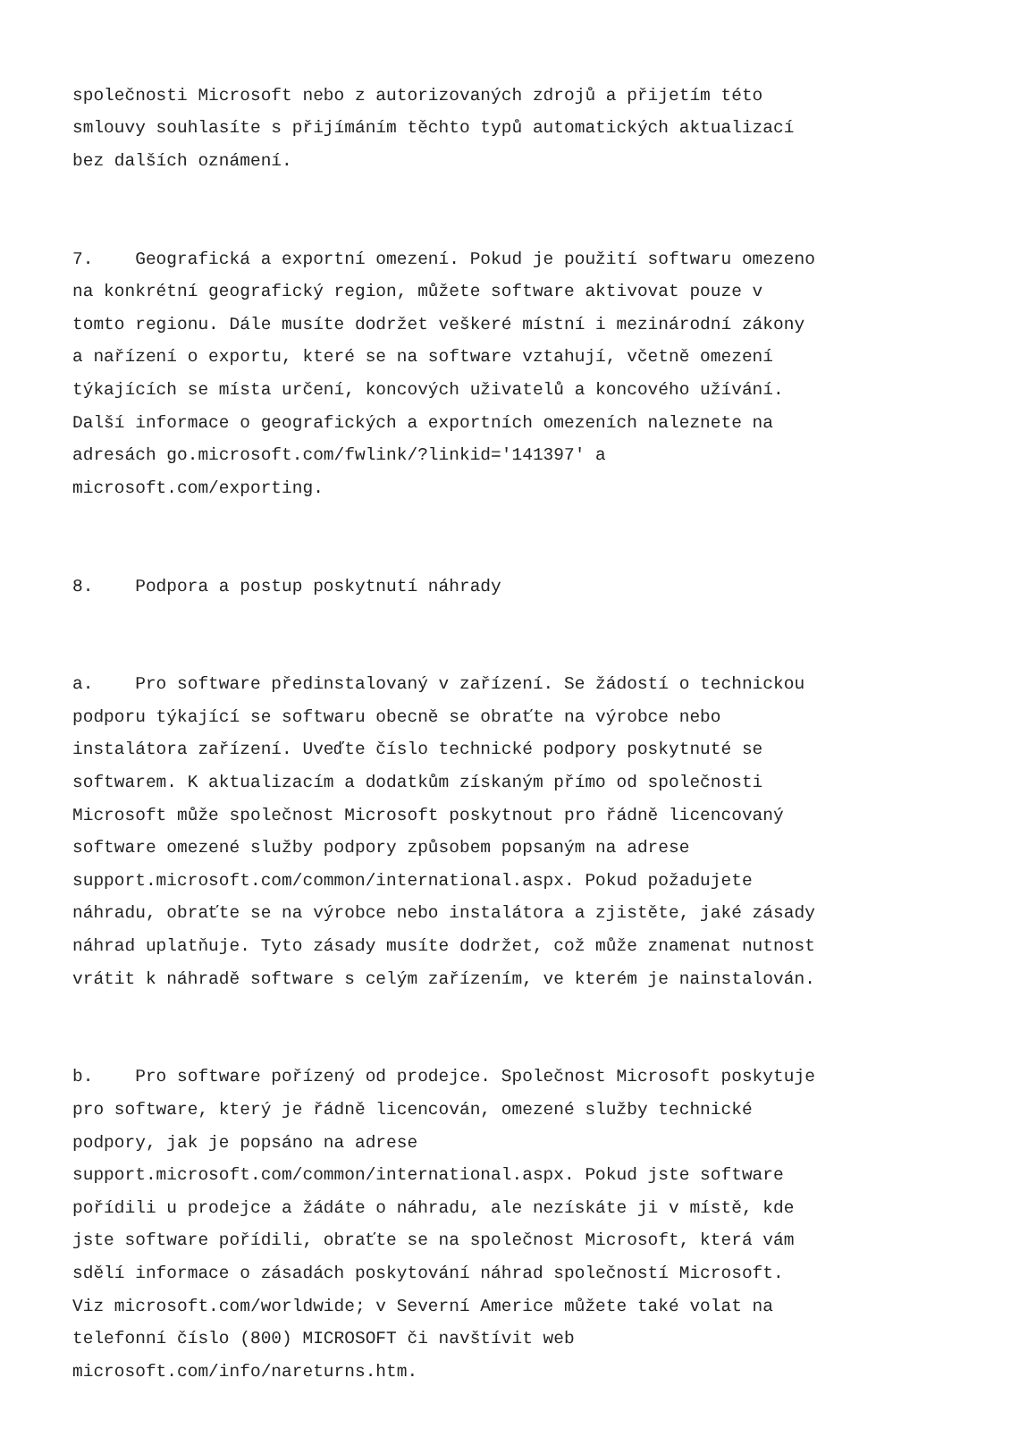společnosti Microsoft nebo z autorizovaných zdrojů a přijetím této smlouvy souhlasíte s přijímáním těchto typů automatických aktualizací bez dalších oznámení.
7. Geografická a exportní omezení. Pokud je použití softwaru omezeno na konkrétní geografický region, můžete software aktivovat pouze v tomto regionu. Dále musíte dodržet veškeré místní i mezinárodní zákony a nařízení o exportu, které se na software vztahují, včetně omezení týkajících se místa určení, koncových uživatelů a koncového užívání. Další informace o geografických a exportních omezeních naleznete na adresách go.microsoft.com/fwlink/?linkid='141397' a microsoft.com/exporting.
8. Podpora a postup poskytnutí náhrady
a. Pro software předinstalovaný v zařízení. Se žádostí o technickou podporu týkající se softwaru obecně se obraťte na výrobce nebo instalátora zařízení. Uveďte číslo technické podpory poskytnuté se softwarem. K aktualizacím a dodatkům získaným přímo od společnosti Microsoft může společnost Microsoft poskytnout pro řádně licencovaný software omezené služby podpory způsobem popsaným na adrese support.microsoft.com/common/international.aspx. Pokud požadujete náhradu, obraťte se na výrobce nebo instalátora a zjistěte, jaké zásady náhrad uplatňuje. Tyto zásady musíte dodržet, což může znamenat nutnost vrátit k náhradě software s celým zařízením, ve kterém je nainstalován.
b. Pro software pořízený od prodejce. Společnost Microsoft poskytuje pro software, který je řádně licencován, omezené služby technické podpory, jak je popsáno na adrese support.microsoft.com/common/international.aspx. Pokud jste software pořídili u prodejce a žádáte o náhradu, ale nezískáte ji v místě, kde jste software pořídili, obraťte se na společnost Microsoft, která vám sdělí informace o zásadách poskytování náhrad společností Microsoft. Viz microsoft.com/worldwide; v Severní Americe můžete také volat na telefonní číslo (800) MICROSOFT či navštívit web microsoft.com/info/nareturns.htm.